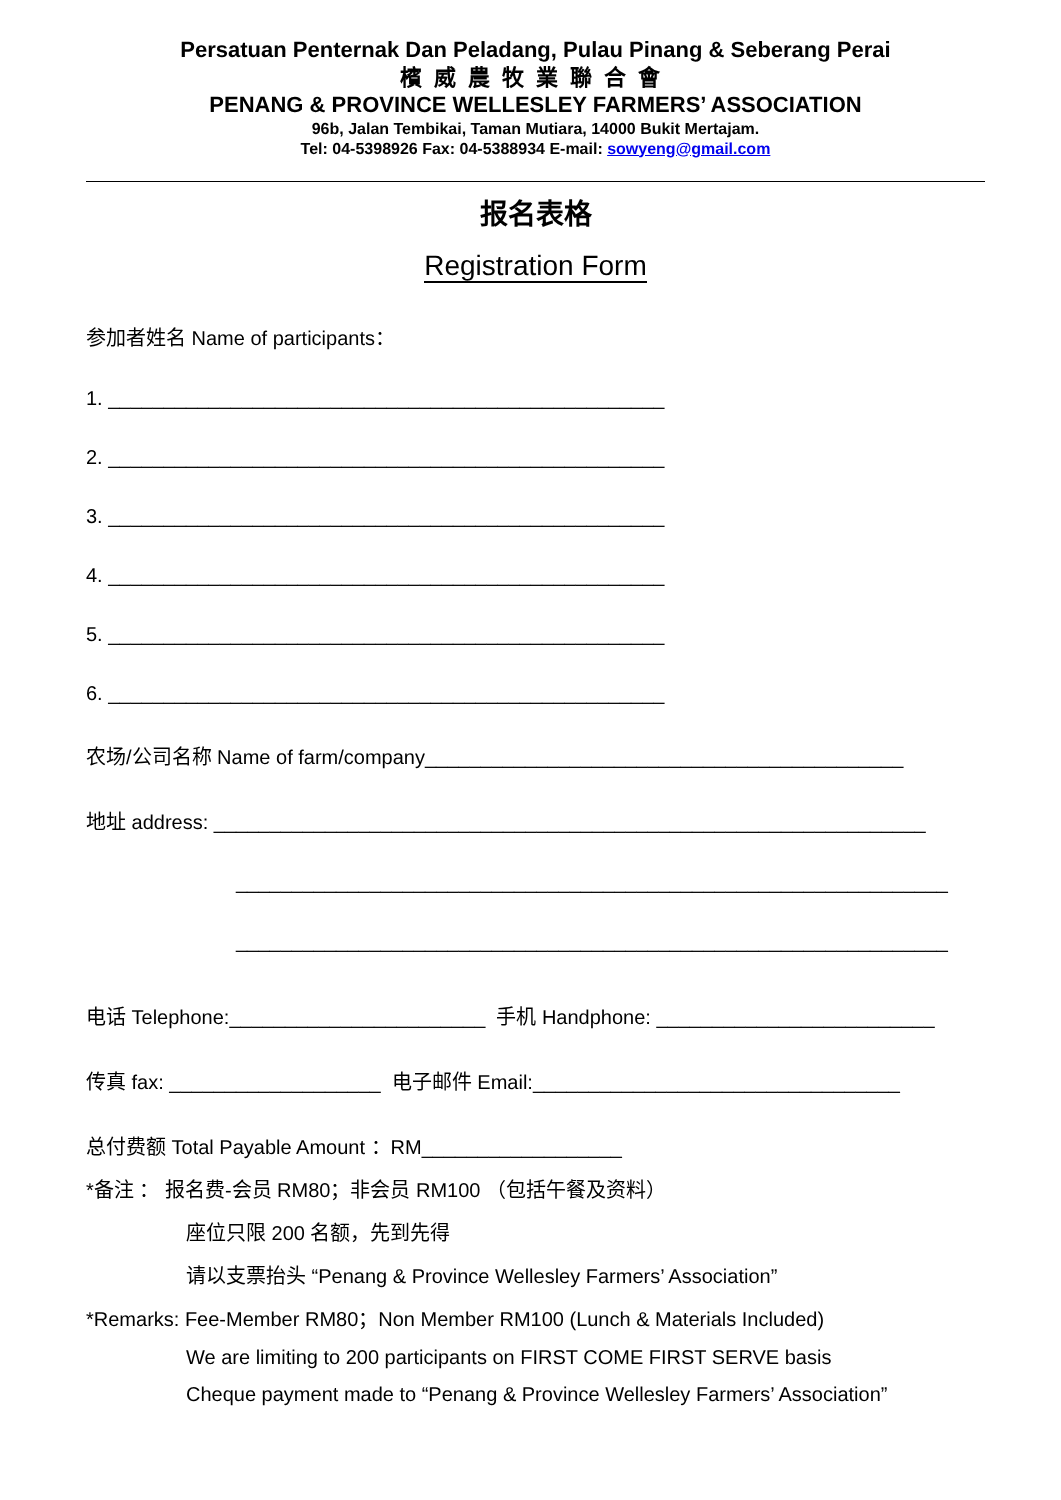Persatuan Penternak Dan Peladang, Pulau Pinang & Seberang Perai
檳威農牧業聯合會
PENANG & PROVINCE WELLESLEY FARMERS’ ASSOCIATION
96b, Jalan Tembikai, Taman Mutiara, 14000 Bukit Mertajam.
Tel: 04-5398926 Fax: 04-5388934 E-mail: sowyeng@gmail.com
报名表格
Registration Form
参加者姓名 Name of participants：
1. __________________________________________________
2. __________________________________________________
3. __________________________________________________
4. __________________________________________________
5. __________________________________________________
6. __________________________________________________
农场/公司名称 Name of farm/company___________________________________________
地址 address: ________________________________________________________________
________________________________________________________________
________________________________________________________________
电话 Telephone:_______________________ 手机 Handphone: _________________________
传真 fax: ___________________ 电子邮件 Email:_________________________________
总付费额 Total Payable Amount ：RM__________________
*备注 ： 报名费-会员 RM80；非会员 RM100 （包括午餐及资料）
座位只限 200 名额，先到先得
请以支票抬头 “Penang & Province Wellesley Farmers’ Association”
*Remarks: Fee-Member RM80；Non Member RM100 (Lunch & Materials Included)
We are limiting to 200 participants on FIRST COME FIRST SERVE basis
Cheque payment made to “Penang & Province Wellesley Farmers’ Association”